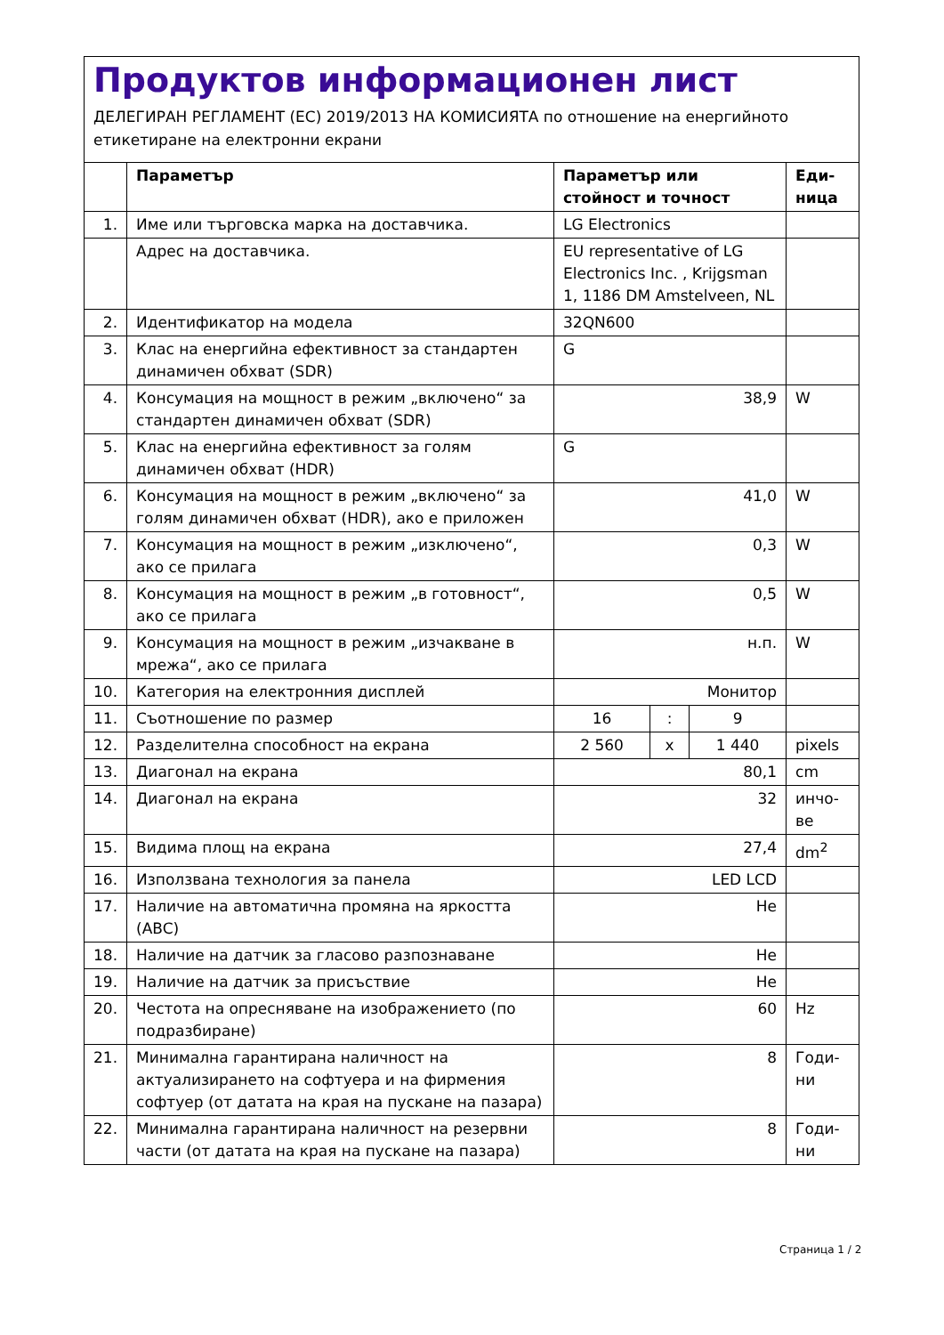Продуктов информационен лист
ДЕЛЕГИРАН РЕГЛАМЕНТ (ЕС) 2019/2013 НА КОМИСИЯТА по отношение на енергийното етикетиране на електронни екрани
| | Параметър | Параметър или стойност и точност | | | Еди-ница |
| --- | --- | --- | --- | --- | --- |
| 1. | Име или търговска марка на доставчика. | LG Electronics | | | |
| | Адрес на доставчика. | EU representative of LG Electronics Inc. , Krijgsman 1, 1186 DM Amstelveen, NL | | | |
| 2. | Идентификатор на модела | 32QN600 | | | |
| 3. | Клас на енергийна ефективност за стандартен динамичен обхват (SDR) | G | | | |
| 4. | Консумация на мощност в режим „включено“ за стандартен динамичен обхват (SDR) | 38,9 | | | W |
| 5. | Клас на енергийна ефективност за голям динамичен обхват (HDR) | G | | | |
| 6. | Консумация на мощност в режим „включено“ за голям динамичен обхват (HDR), ако е приложен | 41,0 | | | W |
| 7. | Консумация на мощност в режим „изключено“, ако се прилага | 0,3 | | | W |
| 8. | Консумация на мощност в режим „в готовност“, ако се прилага | 0,5 | | | W |
| 9. | Консумация на мощност в режим „изчакване в мрежа“, ако се прилага | н.п. | | | W |
| 10. | Категория на електронния дисплей | Монитор | | | |
| 11. | Съотношение по размер | 16 | : | 9 | |
| 12. | Разделителна способност на екрана | 2 560 | x | 1 440 | pixels |
| 13. | Диагонал на екрана | 80,1 | | | cm |
| 14. | Диагонал на екрана | 32 | | | инчо-ве |
| 15. | Видима площ на екрана | 27,4 | | | dm<sup>2</sup> |
| 16. | Използвана технология за панела | LED LCD | | | |
| 17. | Наличие на автоматична промяна на яркостта (ABC) | Не | | | |
| 18. | Наличие на датчик за гласово разпознаване | Не | | | |
| 19. | Наличие на датчик за присъствие | Не | | | |
| 20. | Честота на опресняване на изображението (по подразбиране) | 60 | | | Hz |
| 21. | Минимална гарантирана наличност на актуализирането на софтуера и на фирмения софтуер (от датата на края на пускане на пазара) | 8 | | | Годи-ни |
| 22. | Минимална гарантирана наличност на резервни части (от датата на края на пускане на пазара) | 8 | | | Годи-ни |
Страница 1 / 2